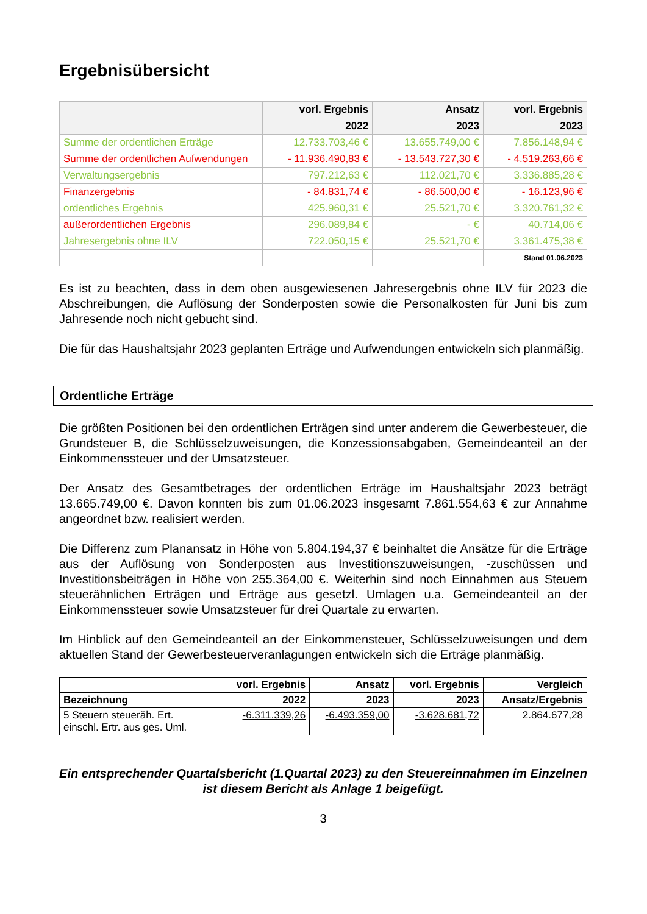Ergebnisübersicht
| | vorl. Ergebnis | Ansatz | vorl. Ergebnis |
| | 2022 | 2023 | 2023 |
| Summe der ordentlichen Erträge | 12.733.703,46 € | 13.655.749,00 € | 7.856.148,94 € |
| Summe der ordentlichen Aufwendungen | - 11.936.490,83 € | - 13.543.727,30 € | - 4.519.263,66 € |
| Verwaltungsergebnis | 797.212,63 € | 112.021,70 € | 3.336.885,28 € |
| Finanzergebnis | - 84.831,74 € | - 86.500,00 € | - 16.123,96 € |
| ordentliches Ergebnis | 425.960,31 € | 25.521,70 € | 3.320.761,32 € |
| außerordentlichen Ergebnis | 296.089,84 € | - € | 40.714,06 € |
| Jahresergebnis ohne ILV | 722.050,15 € | 25.521,70 € | 3.361.475,38 € |
| | | | Stand 01.06.2023 |
Es ist zu beachten, dass in dem oben ausgewiesenen Jahresergebnis ohne ILV für 2023 die Abschreibungen, die Auflösung der Sonderposten sowie die Personalkosten für Juni bis zum Jahresende noch nicht gebucht sind.
Die für das Haushaltsjahr 2023 geplanten Erträge und Aufwendungen entwickeln sich planmäßig.
Ordentliche Erträge
Die größten Positionen bei den ordentlichen Erträgen sind unter anderem die Gewerbesteuer, die Grundsteuer B, die Schlüsselzuweisungen, die Konzessionsabgaben, Gemeindeanteil an der Einkommenssteuer und der Umsatzsteuer.
Der Ansatz des Gesamtbetrages der ordentlichen Erträge im Haushaltsjahr 2023 beträgt 13.665.749,00 €. Davon konnten bis zum 01.06.2023 insgesamt 7.861.554,63 € zur Annahme angeordnet bzw. realisiert werden.
Die Differenz zum Planansatz in Höhe von 5.804.194,37 € beinhaltet die Ansätze für die Erträge aus der Auflösung von Sonderposten aus Investitionszuweisungen, -zuschüssen und Investitionsbeiträgen in Höhe von 255.364,00 €. Weiterhin sind noch Einnahmen aus Steuern steuerähnlichen Erträgen und Erträge aus gesetzl. Umlagen u.a. Gemeindeanteil an der Einkommenssteuer sowie Umsatzsteuer für drei Quartale zu erwarten.
Im Hinblick auf den Gemeindeanteil an der Einkommensteuer, Schlüsselzuweisungen und dem aktuellen Stand der Gewerbesteuerveranlagungen entwickeln sich die Erträge planmäßig.
| | vorl. Ergebnis | Ansatz | vorl. Ergebnis | Vergleich |
| --- | --- | --- | --- | --- |
| Bezeichnung | 2022 | 2023 | 2023 | Ansatz/Ergebnis |
| 5 Steuern steueräh. Ert. einschl. Ertr. aus ges. Uml. | -6.311.339,26 | -6.493.359,00 | -3.628.681,72 | 2.864.677,28 |
Ein entsprechender Quartalsbericht (1.Quartal 2023) zu den Steuereinnahmen im Einzelnen ist diesem Bericht als Anlage 1 beigefügt.
3